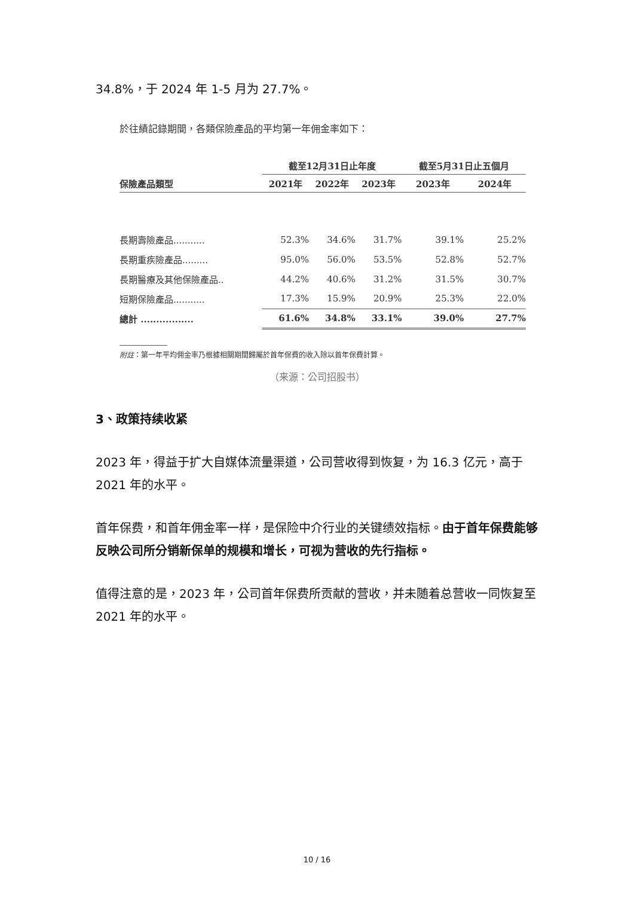34.8%，于 2024 年 1-5 月为 27.7%。
於往績記錄期間，各類保險產品的平均第一年佣金率如下：
| | 截至12月31日止年度 | | | 截至5月31日止五個月 | |
| --- | --- | --- | --- | --- | --- |
| 保險產品類型 | 2021年 | 2022年 | 2023年 | 2023年 | 2024年 |
| 長期壽險產品........... | 52.3% | 34.6% | 31.7% | 39.1% | 25.2% |
| 長期重疾險產品......... | 95.0% | 56.0% | 53.5% | 52.8% | 52.7% |
| 長期醫療及其他保險產品.. | 44.2% | 40.6% | 31.2% | 31.5% | 30.7% |
| 短期保險產品........... | 17.3% | 15.9% | 20.9% | 25.3% | 22.0% |
| 總計 ................. | 61.6% | 34.8% | 33.1% | 39.0% | 27.7% |
附註：第一年平均佣金率乃根據相關期間歸屬於首年保費的收入除以首年保費計算。
（来源：公司招股书）
3、政策持续收紧
2023 年，得益于扩大自媒体流量渠道，公司营收得到恢复，为 16.3 亿元，高于 2021 年的水平。
首年保费，和首年佣金率一样，是保险中介行业的关键绩效指标。由于首年保费能够反映公司所分销新保单的规模和增长，可视为营收的先行指标。
值得注意的是，2023 年，公司首年保费所贡献的营收，并未随着总营收一同恢复至 2021 年的水平。
10 / 16